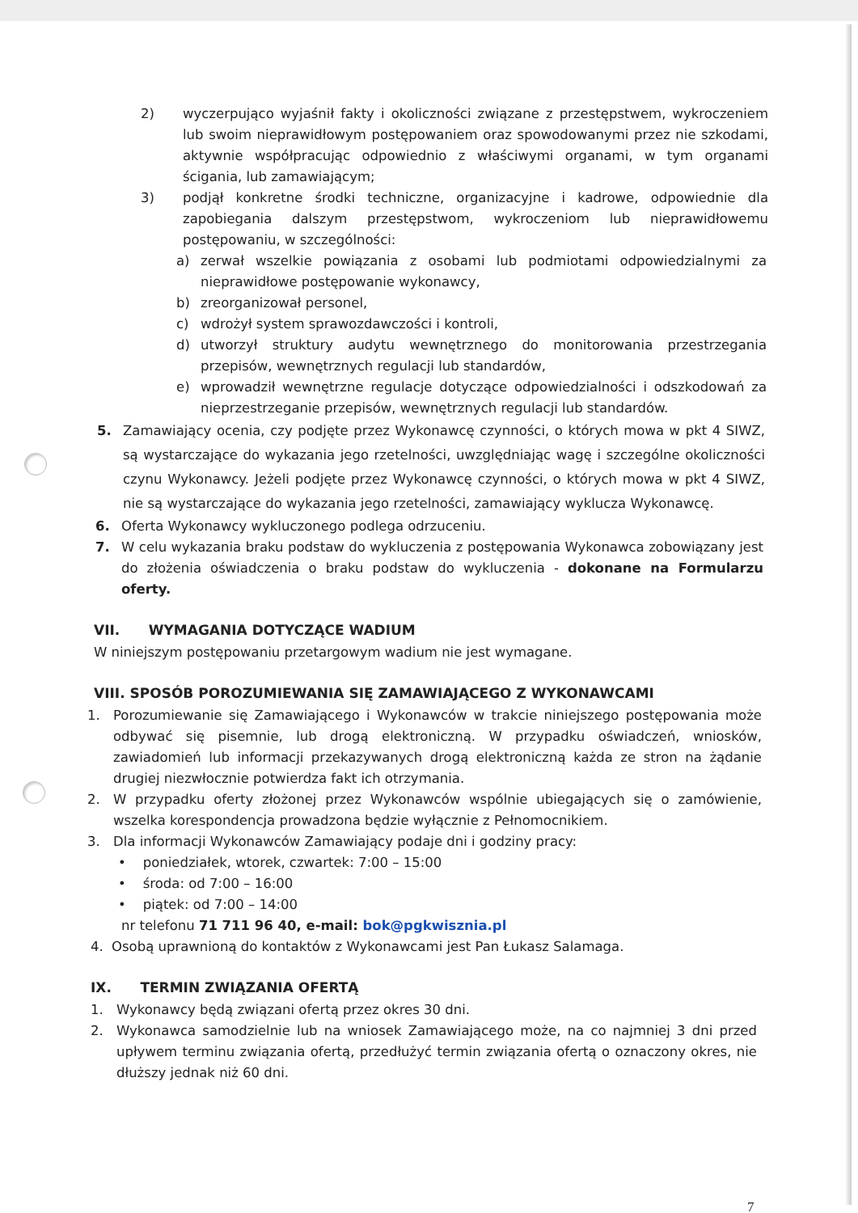2) wyczerpująco wyjaśnił fakty i okoliczności związane z przestępstwem, wykroczeniem lub swoim nieprawidłowym postępowaniem oraz spowodowanymi przez nie szkodami, aktywnie współpracując odpowiednio z właściwymi organami, w tym organami ścigania, lub zamawiającym;
3) podjął konkretne środki techniczne, organizacyjne i kadrowe, odpowiednie dla zapobiegania dalszym przestępstwom, wykroczeniom lub nieprawidłowemu postępowaniu, w szczególności:
a) zerwał wszelkie powiązania z osobami lub podmiotami odpowiedzialnymi za nieprawidłowe postępowanie wykonawcy,
b) zreorganizował personel,
c) wdrożył system sprawozdawczości i kontroli,
d) utworzył struktury audytu wewnętrznego do monitorowania przestrzegania przepisów, wewnętrznych regulacji lub standardów,
e) wprowadził wewnętrzne regulacje dotyczące odpowiedzialności i odszkodowań za nieprzestrzeganie przepisów, wewnętrznych regulacji lub standardów.
5. Zamawiający ocenia, czy podjęte przez Wykonawcę czynności, o których mowa w pkt 4 SIWZ, są wystarczające do wykazania jego rzetelności, uwzględniając wagę i szczególne okoliczności czynu Wykonawcy. Jeżeli podjęte przez Wykonawcę czynności, o których mowa w pkt 4 SIWZ, nie są wystarczające do wykazania jego rzetelności, zamawiający wyklucza Wykonawcę.
6. Oferta Wykonawcy wykluczonego podlega odrzuceniu.
7. W celu wykazania braku podstaw do wykluczenia z postępowania Wykonawca zobowiązany jest do złożenia oświadczenia o braku podstaw do wykluczenia - dokonane na Formularzu oferty.
VII. WYMAGANIA DOTYCZĄCE WADIUM
W niniejszym postępowaniu przetargowym wadium nie jest wymagane.
VIII. SPOSÓB POROZUMIEWANIA SIĘ ZAMAWIAJĄCEGO Z WYKONAWCAMI
1. Porozumiewanie się Zamawiającego i Wykonawców w trakcie niniejszego postępowania może odbywać się pisemnie, lub drogą elektroniczną. W przypadku oświadczeń, wniosków, zawiadomień lub informacji przekazywanych drogą elektroniczną każda ze stron na żądanie drugiej niezwłocznie potwierdza fakt ich otrzymania.
2. W przypadku oferty złożonej przez Wykonawców wspólnie ubiegających się o zamówienie, wszelka korespondencja prowadzona będzie wyłącznie z Pełnomocnikiem.
3. Dla informacji Wykonawców Zamawiający podaje dni i godziny pracy:
• poniedziałek, wtorek, czwartek: 7:00 – 15:00
• środa: od 7:00 – 16:00
• piątek: od 7:00 – 14:00
nr telefonu 71 711 96 40, e-mail: bok@pgkwisznia.pl
4. Osobą uprawnioną do kontaktów z Wykonawcami jest Pan Łukasz Salamaga.
IX. TERMIN ZWIĄZANIA OFERTĄ
1. Wykonawcy będą związani ofertą przez okres 30 dni.
2. Wykonawca samodzielnie lub na wniosek Zamawiającego może, na co najmniej 3 dni przed upływem terminu związania ofertą, przedłużyć termin związania ofertą o oznaczony okres, nie dłuższy jednak niż 60 dni.
7